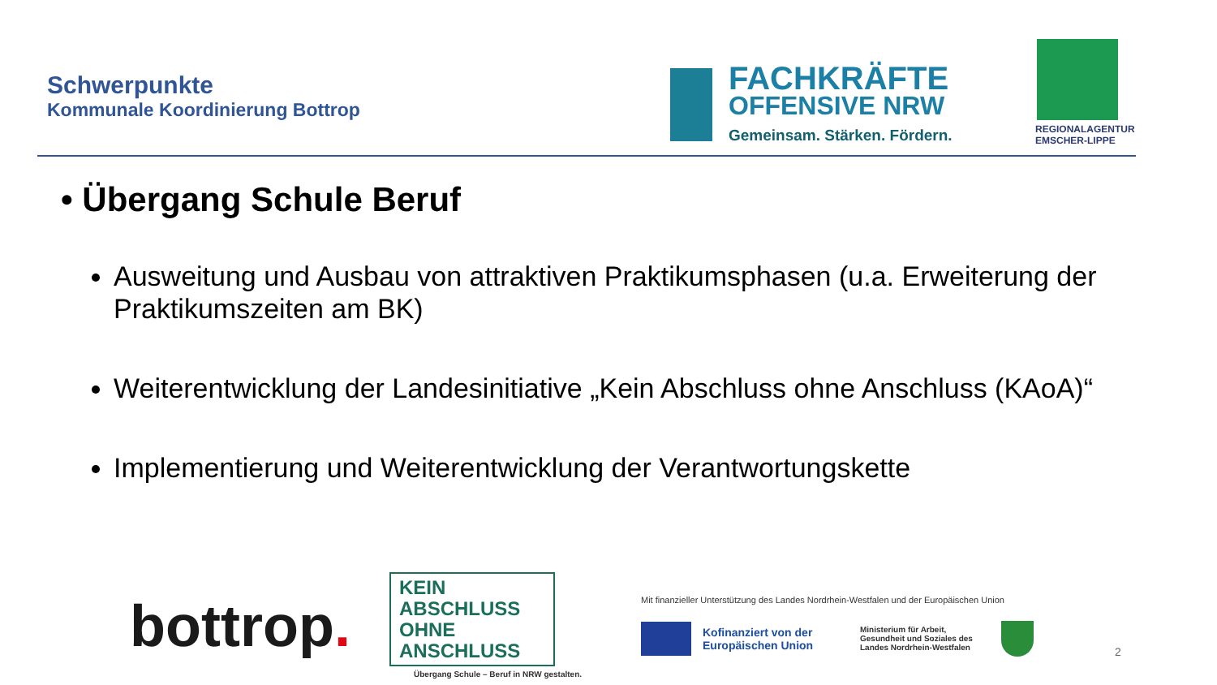Schwerpunkte
Kommunale Koordinierung Bottrop
FACHKRÄFTE
OFFENSIVE NRW
Gemeinsam. Stärken. Fördern.
REGIONALAGENTUR
EMSCHER-LIPPE
• Übergang Schule Beruf
Ausweitung und Ausbau von attraktiven Praktikumsphasen (u.a. Erweiterung der Praktikumszeiten am BK)
Weiterentwicklung der Landesinitiative „Kein Abschluss ohne Anschluss (KAoA)“
Implementierung und Weiterentwicklung der Verantwortungskette
bottrop.
KEIN ABSCHLUSS OHNE ANSCHLUSS
Übergang Schule – Beruf in NRW gestalten.
Mit finanzieller Unterstützung des Landes Nordrhein-Westfalen und der Europäischen Union
Kofinanziert von der Europäischen Union
Ministerium für Arbeit, Gesundheit und Soziales des Landes Nordrhein-Westfalen
2